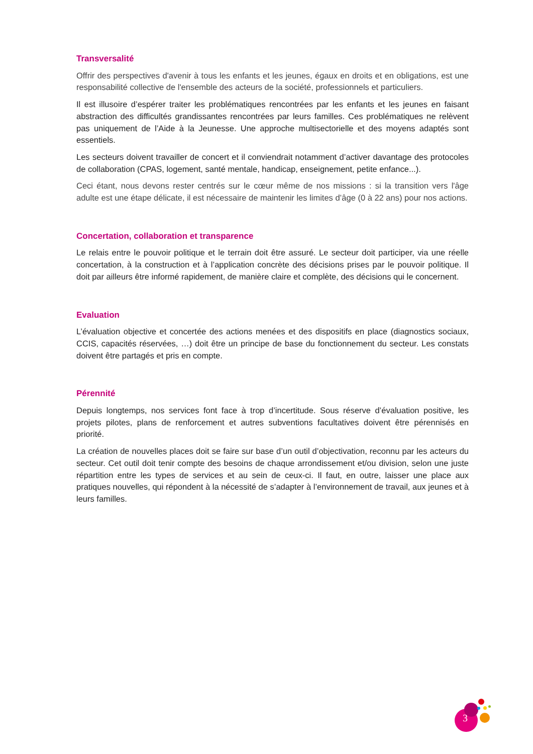Transversalité
Offrir des perspectives d'avenir à tous les enfants et les jeunes, égaux en droits et en obligations, est une responsabilité collective de l'ensemble des acteurs de la société, professionnels et particuliers.
Il est illusoire d’espérer traiter les problématiques rencontrées par les enfants et les jeunes en faisant abstraction des difficultés grandissantes rencontrées par leurs familles. Ces problématiques ne relèvent pas uniquement de l’Aide à la Jeunesse. Une approche multisectorielle et des moyens adaptés sont essentiels.
Les secteurs doivent travailler de concert et il conviendrait notamment d’activer davantage des protocoles de collaboration (CPAS, logement, santé mentale, handicap, enseignement, petite enfance...).
Ceci étant, nous devons rester centrés sur le cœur même de nos missions : si la transition vers l'âge adulte est une étape délicate, il est nécessaire de maintenir les limites d’âge (0 à 22 ans) pour nos actions.
Concertation, collaboration et transparence
Le relais entre le pouvoir politique et le terrain doit être assuré. Le secteur doit participer, via une réelle concertation, à la construction et à l’application concrète des décisions prises par le pouvoir politique. Il doit par ailleurs être informé rapidement, de manière claire et complète, des décisions qui le concernent.
Evaluation
L’évaluation objective et concertée des actions menées et des dispositifs en place (diagnostics sociaux, CCIS, capacités réservées, …) doit être un principe de base du fonctionnement du secteur. Les constats doivent être partagés et pris en compte.
Pérennité
Depuis longtemps, nos services font face à trop d’incertitude. Sous réserve d’évaluation positive, les projets pilotes, plans de renforcement et autres subventions facultatives doivent être pérennisés en priorité.
La création de nouvelles places doit se faire sur base d’un outil d’objectivation, reconnu par les acteurs du secteur. Cet outil doit tenir compte des besoins de chaque arrondissement et/ou division, selon une juste répartition entre les types de services et au sein de ceux-ci. Il faut, en outre, laisser une place aux pratiques nouvelles, qui répondent à la nécessité de s’adapter à l’environnement de travail, aux jeunes et à leurs familles.
3